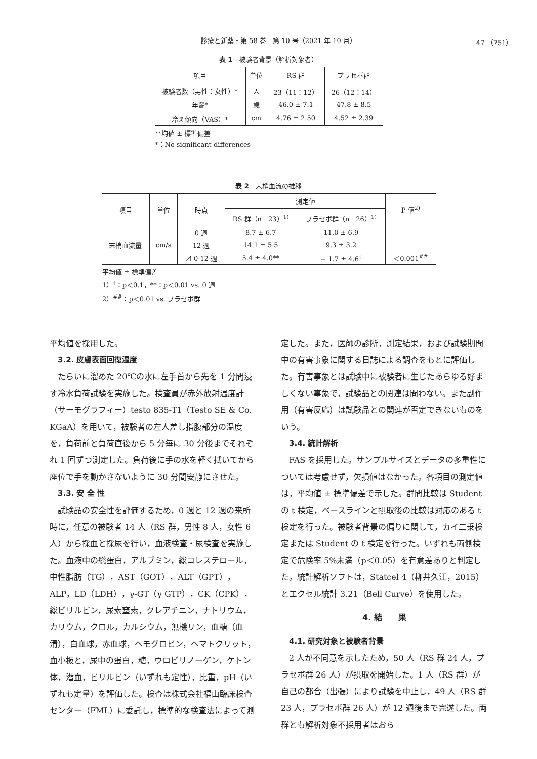――診療と新薬・第 58 巻　第 10 号（2021 年 10 月）――
47 （751）
表 1　被験者背景（解析対象者）
| 項目 | 単位 | RS 群 | プラセボ群 |
| --- | --- | --- | --- |
| 被験者数（男性：女性）* | 人 | 23（11：12） | 26（12：14） |
| 年齢* | 歳 | 46.0 ± 7.1 | 47.8 ± 8.5 |
| 冷え傾向（VAS）* | cm | 4.76 ± 2.50 | 4.52 ± 2.39 |
平均値 ± 標準偏差
*：No significant differences
表 2　末梢血流の推移
| 項目 | 単位 | 時点 | 測定値 | | P 値<sup>2)</sup> |
| --- | --- | --- | --- | --- | --- |
| | | | RS 群（n＝23）<sup>1)</sup> | プラセボ群（n＝26）<sup>1)</sup> | |
| 末梢血流量 | cm/s | 0 週 | 8.7 ± 6.7 | 11.0 ± 6.9 | |
| | | 12 週 | 14.1 ± 5.5 | 9.3 ± 3.2 | |
| | | ⊿ 0-12 週 | 5.4 ± 4.0** | − 1.7 ± 4.6<sup>†</sup> | ＜0.001<sup>##</sup> |
平均値 ± 標準偏差
1）<sup>†</sup>：p＜0.1，**：p＜0.01 vs. 0 週
2）<sup>##</sup>：p＜0.01 vs. プラセボ群
平均値を採用した。
3.2. 皮膚表面回復温度
たらいに溜めた 20℃の水に左手首から先を 1 分間浸す冷水負荷試験を実施した。検査員が赤外放射温度計（サーモグラフィー）testo 835-T1（Testo SE & Co. KGaA）を用いて，被験者の左人差し指腹部分の温度を，負荷前と負荷直後から 5 分毎に 30 分後までそれぞれ 1 回ずつ測定した。負荷後に手の水を軽く拭いてから座位で手を動かさないように 30 分間安静にさせた。
3.3. 安 全 性
試験品の安全性を評価するため，0 週と 12 週の来所時に，任意の被験者 14 人（RS 群，男性 8 人，女性 6 人）から採血と採尿を行い，血液検査・尿検査を実施した。血液中の総蛋白，アルブミン，総コレステロール，中性脂肪（TG），AST（GOT），ALT（GPT），ALP，LD（LDH），γ-GT（γ GTP），CK（CPK），総ビリルビン，尿素窒素，クレアチニン，ナトリウム，カリウム，クロル，カルシウム，無機リン，血糖（血清），白血球，赤血球，ヘモグロビン，ヘマトクリット，血小板と，尿中の蛋白，糖，ウロビリノーゲン，ケトン体，潜血，ビリルビン（いずれも定性），比重，pH（いずれも定量）を評価した。検査は株式会社福山臨床検査センター（FML）に委託し，標準的な検査法によって測
定した。また，医師の診断，測定結果，および試験期間中の有害事象に関する日誌による調査をもとに評価した。有害事象とは試験中に被験者に生じたあらゆる好ましくない事象で，試験品との関連は問わない。また副作用（有害反応）は試験品との関連が否定できないものをいう。
3.4. 統計解析
FAS を採用した。サンプルサイズとデータの多重性については考慮せず，欠損値はなかった。各項目の測定値は，平均値 ± 標準偏差で示した。群間比較は Student の t 検定，ベースラインと摂取後の比較は対応のある t 検定を行った。被験者背景の偏りに関して，カイ二乗検定または Student の t 検定を行った。いずれも両側検定で危険率 5%未満（p＜0.05）を有意差ありと判定した。統計解析ソフトは，Statcel 4（柳井久江，2015）とエクセル統計 3.21（Bell Curve）を使用した。
4. 結　　果
4.1. 研究対象と被験者背景
2 人が不同意を示したため，50 人（RS 群 24 人，プラセボ群 26 人）が摂取を開始した。1 人（RS 群）が自己の都合（出張）により試験を中止し，49 人（RS 群 23 人，プラセボ群 26 人）が 12 週後まで完遂した。両群とも解析対象不採用者はおら